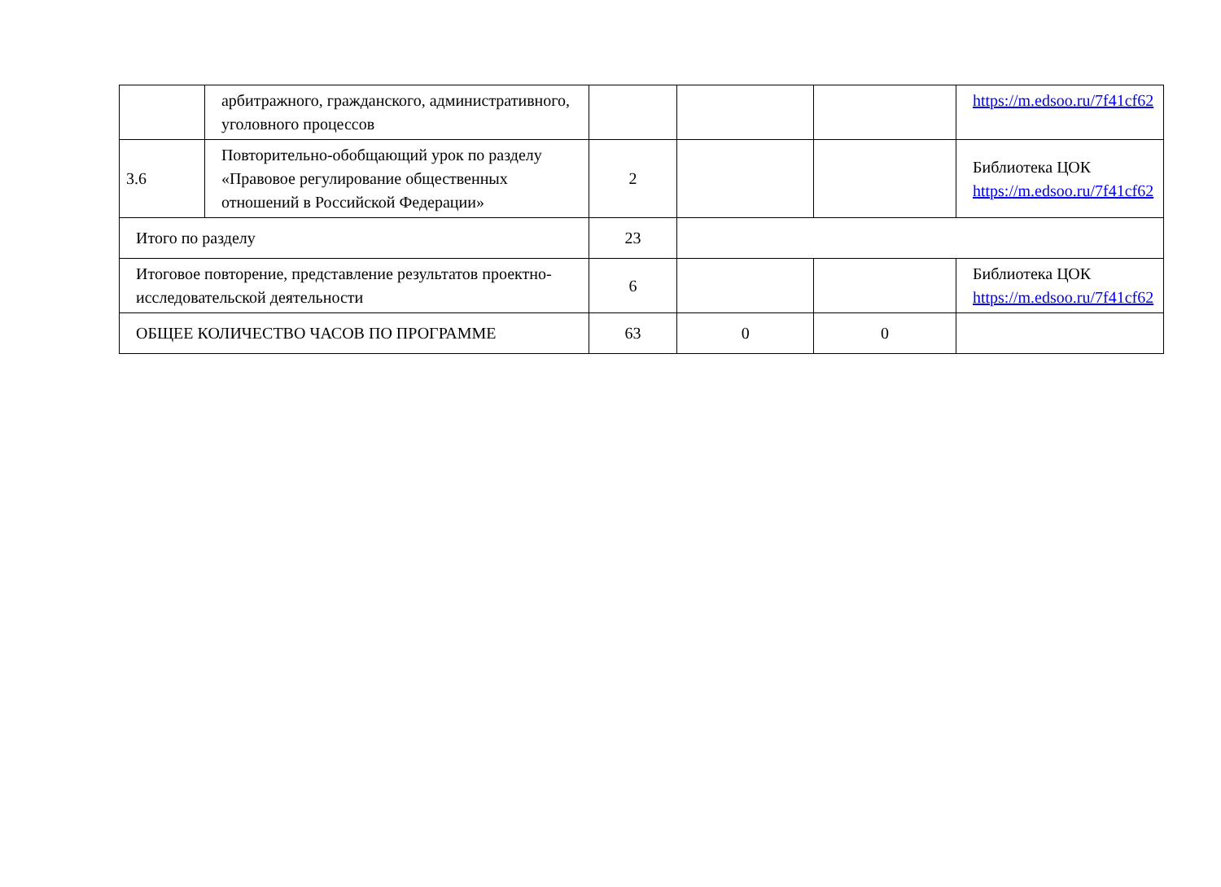| | арбитражного, гражданского, административного, уголовного процессов | | | | https://m.edsoo.ru/7f41cf62 |
| 3.6 | Повторительно-обобщающий урок по разделу «Правовое регулирование общественных отношений в Российской Федерации» | 2 | | | Библиотека ЦОК https://m.edsoo.ru/7f41cf62 |
| Итого по разделу | | 23 | | | |
| Итоговое повторение, представление результатов проектно-исследовательской деятельности | | 6 | | | Библиотека ЦОК https://m.edsoo.ru/7f41cf62 |
| ОБЩЕЕ КОЛИЧЕСТВО ЧАСОВ ПО ПРОГРАММЕ | | 63 | 0 | 0 | |